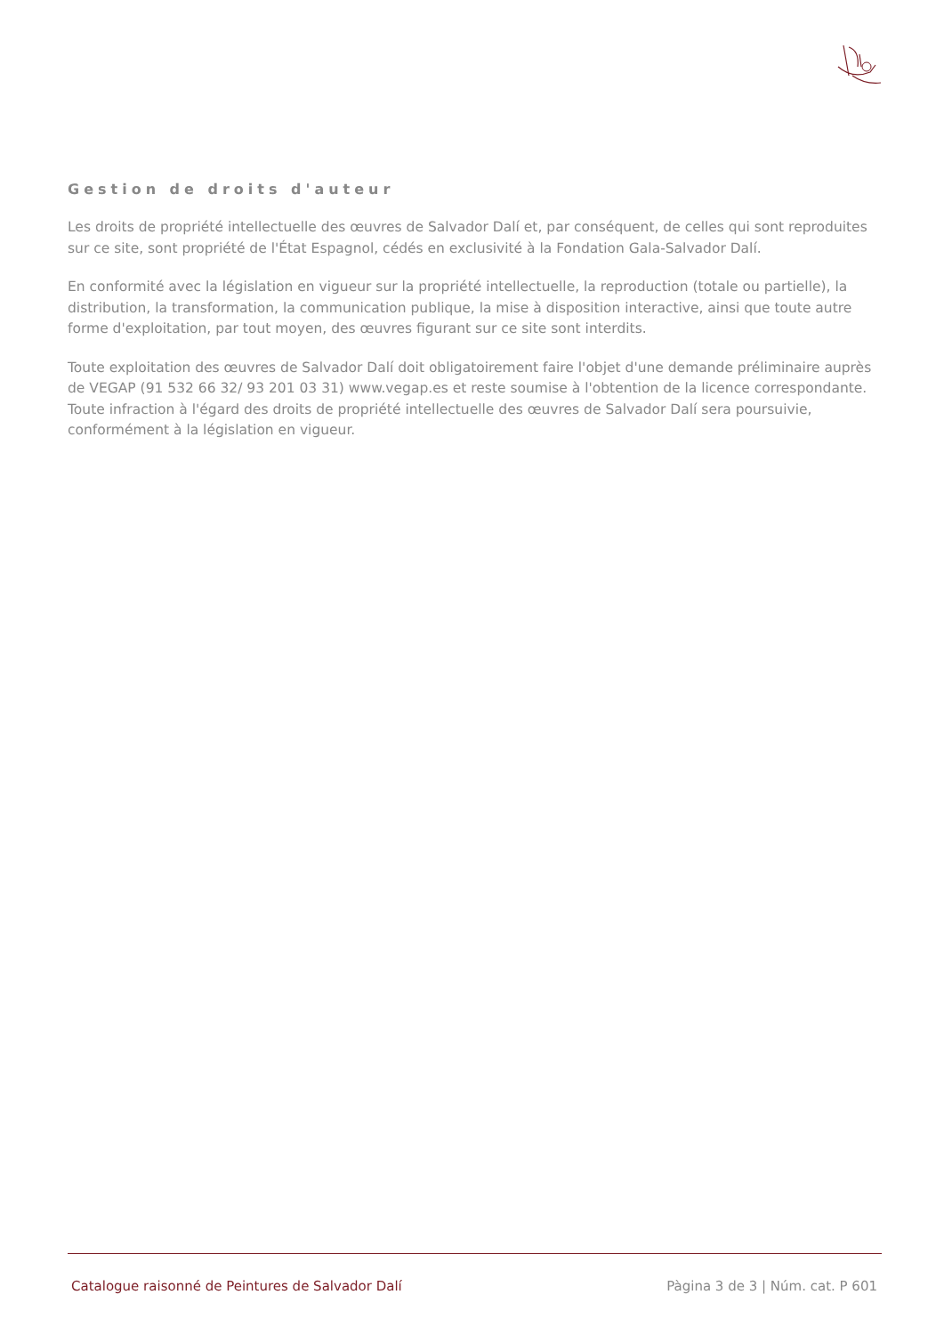Gestion de droits d'auteur
Les droits de propriété intellectuelle des œuvres de Salvador Dalí et, par conséquent, de celles qui sont reproduites sur ce site, sont propriété de l'État Espagnol, cédés en exclusivité à la Fondation Gala-Salvador Dalí.
En conformité avec la législation en vigueur sur la propriété intellectuelle, la reproduction (totale ou partielle), la distribution, la transformation, la communication publique, la mise à disposition interactive, ainsi que toute autre forme d'exploitation, par tout moyen, des œuvres figurant sur ce site sont interdits.
Toute exploitation des œuvres de Salvador Dalí doit obligatoirement faire l'objet d'une demande préliminaire auprès de VEGAP (91 532 66 32/ 93 201 03 31) www.vegap.es et reste soumise à l'obtention de la licence correspondante. Toute infraction à l'égard des droits de propriété intellectuelle des œuvres de Salvador Dalí sera poursuivie, conformément à la législation en vigueur.
Catalogue raisonné de Peintures de Salvador Dalí Pàgina 3 de 3 | Núm. cat. P 601